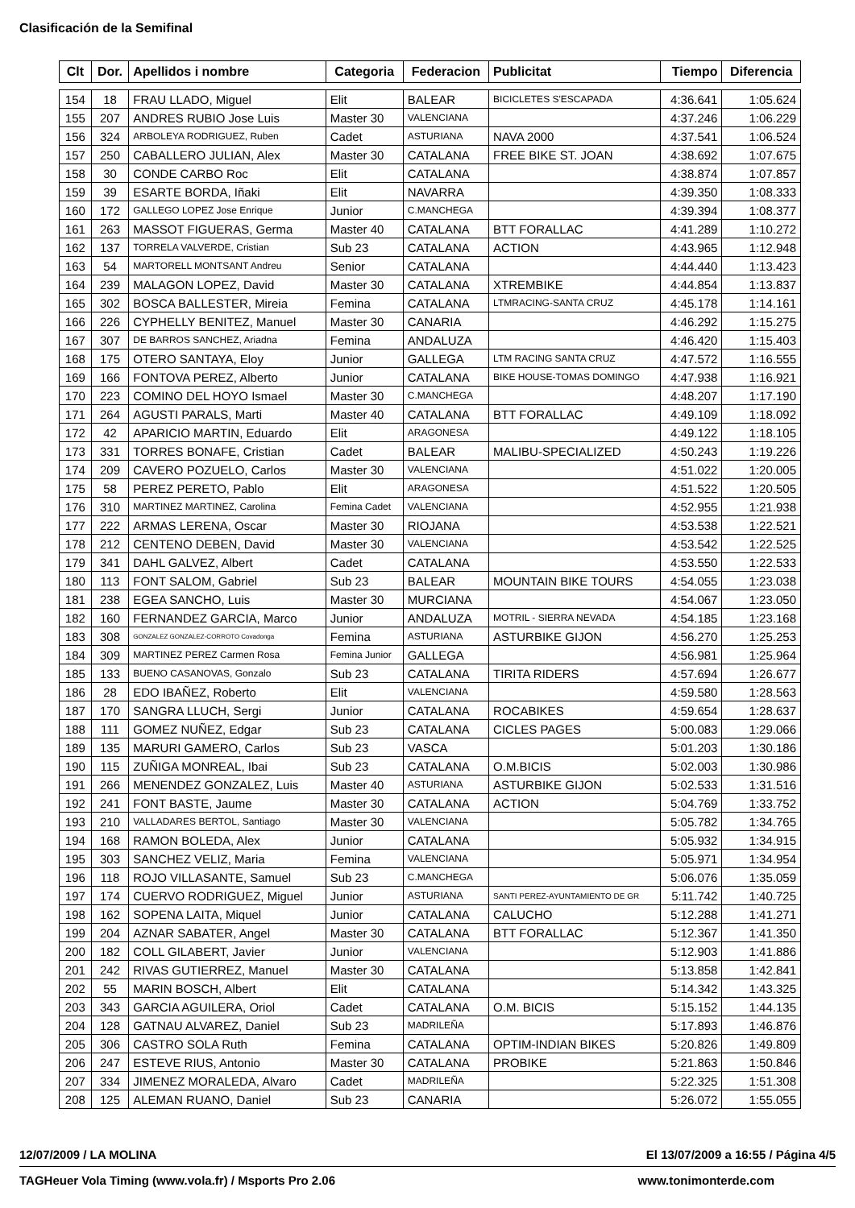Clasificación de la Semifinal
| Clt | Dor. | Apellidos i nombre | Categoria | Federacion | Publicitat | Tiempo | Diferencia |
| --- | --- | --- | --- | --- | --- | --- | --- |
| 154 | 18 | FRAU LLADO, Miguel | Elit | BALEAR | BICICLETES S'ESCAPADA | 4:36.641 | 1:05.624 |
| 155 | 207 | ANDRES RUBIO Jose Luis | Master 30 | VALENCIANA | | 4:37.246 | 1:06.229 |
| 156 | 324 | ARBOLEYA RODRIGUEZ, Ruben | Cadet | ASTURIANA | NAVA 2000 | 4:37.541 | 1:06.524 |
| 157 | 250 | CABALLERO JULIAN, Alex | Master 30 | CATALANA | FREE BIKE ST. JOAN | 4:38.692 | 1:07.675 |
| 158 | 30 | CONDE CARBO Roc | Elit | CATALANA | | 4:38.874 | 1:07.857 |
| 159 | 39 | ESARTE BORDA, Iñaki | Elit | NAVARRA | | 4:39.350 | 1:08.333 |
| 160 | 172 | GALLEGO LOPEZ Jose Enrique | Junior | C.MANCHEGA | | 4:39.394 | 1:08.377 |
| 161 | 263 | MASSOT FIGUERAS, Germa | Master 40 | CATALANA | BTT FORALLAC | 4:41.289 | 1:10.272 |
| 162 | 137 | TORRELA VALVERDE, Cristian | Sub 23 | CATALANA | ACTION | 4:43.965 | 1:12.948 |
| 163 | 54 | MARTORELL MONTSANT Andreu | Senior | CATALANA | | 4:44.440 | 1:13.423 |
| 164 | 239 | MALAGON LOPEZ, David | Master 30 | CATALANA | XTREMBIKE | 4:44.854 | 1:13.837 |
| 165 | 302 | BOSCA BALLESTER, Mireia | Femina | CATALANA | LTMRACING-SANTA CRUZ | 4:45.178 | 1:14.161 |
| 166 | 226 | CYPHELLY BENITEZ, Manuel | Master 30 | CANARIA | | 4:46.292 | 1:15.275 |
| 167 | 307 | DE BARROS SANCHEZ, Ariadna | Femina | ANDALUZA | | 4:46.420 | 1:15.403 |
| 168 | 175 | OTERO SANTAYA, Eloy | Junior | GALLEGA | LTM RACING SANTA CRUZ | 4:47.572 | 1:16.555 |
| 169 | 166 | FONTOVA PEREZ, Alberto | Junior | CATALANA | BIKE HOUSE-TOMAS DOMINGO | 4:47.938 | 1:16.921 |
| 170 | 223 | COMINO DEL HOYO Ismael | Master 30 | C.MANCHEGA | | 4:48.207 | 1:17.190 |
| 171 | 264 | AGUSTI PARALS, Marti | Master 40 | CATALANA | BTT FORALLAC | 4:49.109 | 1:18.092 |
| 172 | 42 | APARICIO MARTIN, Eduardo | Elit | ARAGONESA | | 4:49.122 | 1:18.105 |
| 173 | 331 | TORRES BONAFE, Cristian | Cadet | BALEAR | MALIBU-SPECIALIZED | 4:50.243 | 1:19.226 |
| 174 | 209 | CAVERO POZUELO, Carlos | Master 30 | VALENCIANA | | 4:51.022 | 1:20.005 |
| 175 | 58 | PEREZ PERETO, Pablo | Elit | ARAGONESA | | 4:51.522 | 1:20.505 |
| 176 | 310 | MARTINEZ MARTINEZ, Carolina | Femina Cadet | VALENCIANA | | 4:52.955 | 1:21.938 |
| 177 | 222 | ARMAS LERENA, Oscar | Master 30 | RIOJANA | | 4:53.538 | 1:22.521 |
| 178 | 212 | CENTENO DEBEN, David | Master 30 | VALENCIANA | | 4:53.542 | 1:22.525 |
| 179 | 341 | DAHL GALVEZ, Albert | Cadet | CATALANA | | 4:53.550 | 1:22.533 |
| 180 | 113 | FONT SALOM, Gabriel | Sub 23 | BALEAR | MOUNTAIN BIKE TOURS | 4:54.055 | 1:23.038 |
| 181 | 238 | EGEA SANCHO, Luis | Master 30 | MURCIANA | | 4:54.067 | 1:23.050 |
| 182 | 160 | FERNANDEZ GARCIA, Marco | Junior | ANDALUZA | MOTRIL - SIERRA NEVADA | 4:54.185 | 1:23.168 |
| 183 | 308 | GONZALEZ GONZALEZ-CORROTO Covadonga | Femina | ASTURIANA | ASTURBIKE GIJON | 4:56.270 | 1:25.253 |
| 184 | 309 | MARTINEZ PEREZ Carmen Rosa | Femina Junior | GALLEGA | | 4:56.981 | 1:25.964 |
| 185 | 133 | BUENO CASANOVAS, Gonzalo | Sub 23 | CATALANA | TIRITA RIDERS | 4:57.694 | 1:26.677 |
| 186 | 28 | EDO IBAÑEZ, Roberto | Elit | VALENCIANA | | 4:59.580 | 1:28.563 |
| 187 | 170 | SANGRA LLUCH, Sergi | Junior | CATALANA | ROCABIKES | 4:59.654 | 1:28.637 |
| 188 | 111 | GOMEZ NUÑEZ, Edgar | Sub 23 | CATALANA | CICLES PAGES | 5:00.083 | 1:29.066 |
| 189 | 135 | MARURI GAMERO, Carlos | Sub 23 | VASCA | | 5:01.203 | 1:30.186 |
| 190 | 115 | ZUÑIGA MONREAL, Ibai | Sub 23 | CATALANA | O.M.BICIS | 5:02.003 | 1:30.986 |
| 191 | 266 | MENENDEZ GONZALEZ, Luis | Master 40 | ASTURIANA | ASTURBIKE GIJON | 5:02.533 | 1:31.516 |
| 192 | 241 | FONT BASTE, Jaume | Master 30 | CATALANA | ACTION | 5:04.769 | 1:33.752 |
| 193 | 210 | VALLADARES BERTOL, Santiago | Master 30 | VALENCIANA | | 5:05.782 | 1:34.765 |
| 194 | 168 | RAMON BOLEDA, Alex | Junior | CATALANA | | 5:05.932 | 1:34.915 |
| 195 | 303 | SANCHEZ VELIZ, Maria | Femina | VALENCIANA | | 5:05.971 | 1:34.954 |
| 196 | 118 | ROJO VILLASANTE, Samuel | Sub 23 | C.MANCHEGA | | 5:06.076 | 1:35.059 |
| 197 | 174 | CUERVO RODRIGUEZ, Miguel | Junior | ASTURIANA | SANTI PEREZ-AYUNTAMIENTO DE GR | 5:11.742 | 1:40.725 |
| 198 | 162 | SOPENA LAITA, Miquel | Junior | CATALANA | CALUCHO | 5:12.288 | 1:41.271 |
| 199 | 204 | AZNAR SABATER, Angel | Master 30 | CATALANA | BTT FORALLAC | 5:12.367 | 1:41.350 |
| 200 | 182 | COLL GILABERT, Javier | Junior | VALENCIANA | | 5:12.903 | 1:41.886 |
| 201 | 242 | RIVAS GUTIERREZ, Manuel | Master 30 | CATALANA | | 5:13.858 | 1:42.841 |
| 202 | 55 | MARIN BOSCH, Albert | Elit | CATALANA | | 5:14.342 | 1:43.325 |
| 203 | 343 | GARCIA AGUILERA, Oriol | Cadet | CATALANA | O.M. BICIS | 5:15.152 | 1:44.135 |
| 204 | 128 | GATNAU ALVAREZ, Daniel | Sub 23 | MADRILEÑA | | 5:17.893 | 1:46.876 |
| 205 | 306 | CASTRO SOLA Ruth | Femina | CATALANA | OPTIM-INDIAN BIKES | 5:20.826 | 1:49.809 |
| 206 | 247 | ESTEVE RIUS, Antonio | Master 30 | CATALANA | PROBIKE | 5:21.863 | 1:50.846 |
| 207 | 334 | JIMENEZ MORALEDA, Alvaro | Cadet | MADRILEÑA | | 5:22.325 | 1:51.308 |
| 208 | 125 | ALEMAN RUANO, Daniel | Sub 23 | CANARIA | | 5:26.072 | 1:55.055 |
12/07/2009 / LA MOLINA El 13/07/2009 a 16:55 / Página 4/5
TAGHeuer Vola Timing (www.vola.fr) / Msports Pro 2.06 www.tonimonterde.com